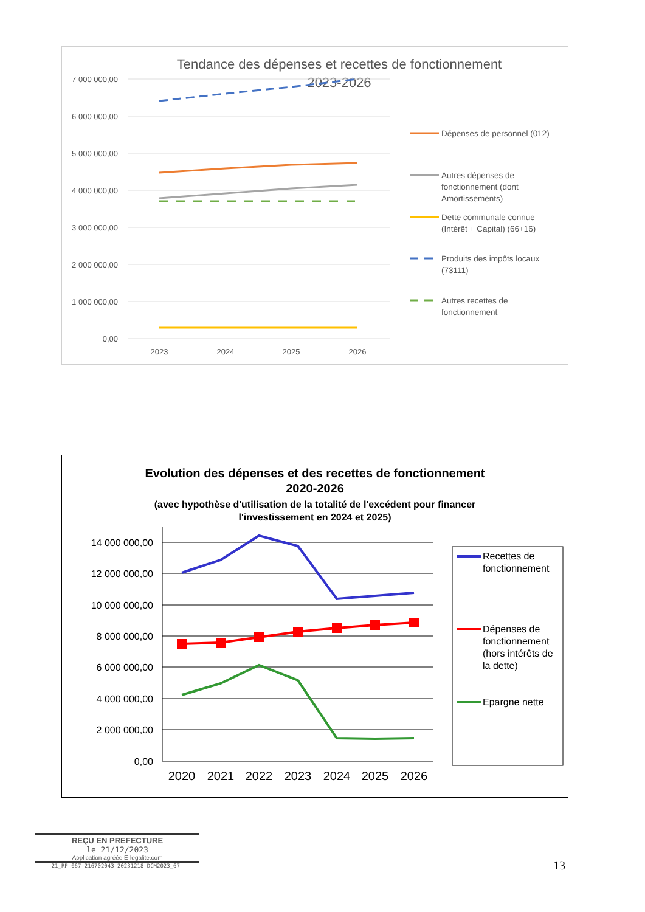Tendance des dépenses et recettes de fonctionnement
2023-2026
7 000 000,00
6 000 000,00
5 000 000,00
4 000 000,00
3 000 000,00
2 000 000,00
1 000 000,00
0,00
2023
2024
2025
2026
Dépenses de personnel (012)
Autres dépenses de
fonctionnement (dont
Amortissements)
Dette communale connue
(Intérêt + Capital) (66+16)
Produits des impôts locaux
(73111)
Autres recettes de
fonctionnement
Evolution des dépenses et des recettes de fonctionnement
2020-2026
(avec hypothèse d'utilisation de la totalité de l'excédent pour financer
l'investissement en 2024 et 2025)
14 000 000,00
12 000 000,00
10 000 000,00
8 000 000,00
6 000 000,00
4 000 000,00
2 000 000,00
0,00
2020
2021
2022
2023
2024
2025
2026
Recettes de
fonctionnement
Dépenses de
fonctionnement
(hors intérêts de
la dette)
Epargne nette
REÇU EN PREFECTURE
le 21/12/2023
Application agréée E-legalite.com
21_RP-067-216702043-20231218-DCM2023_67-
13